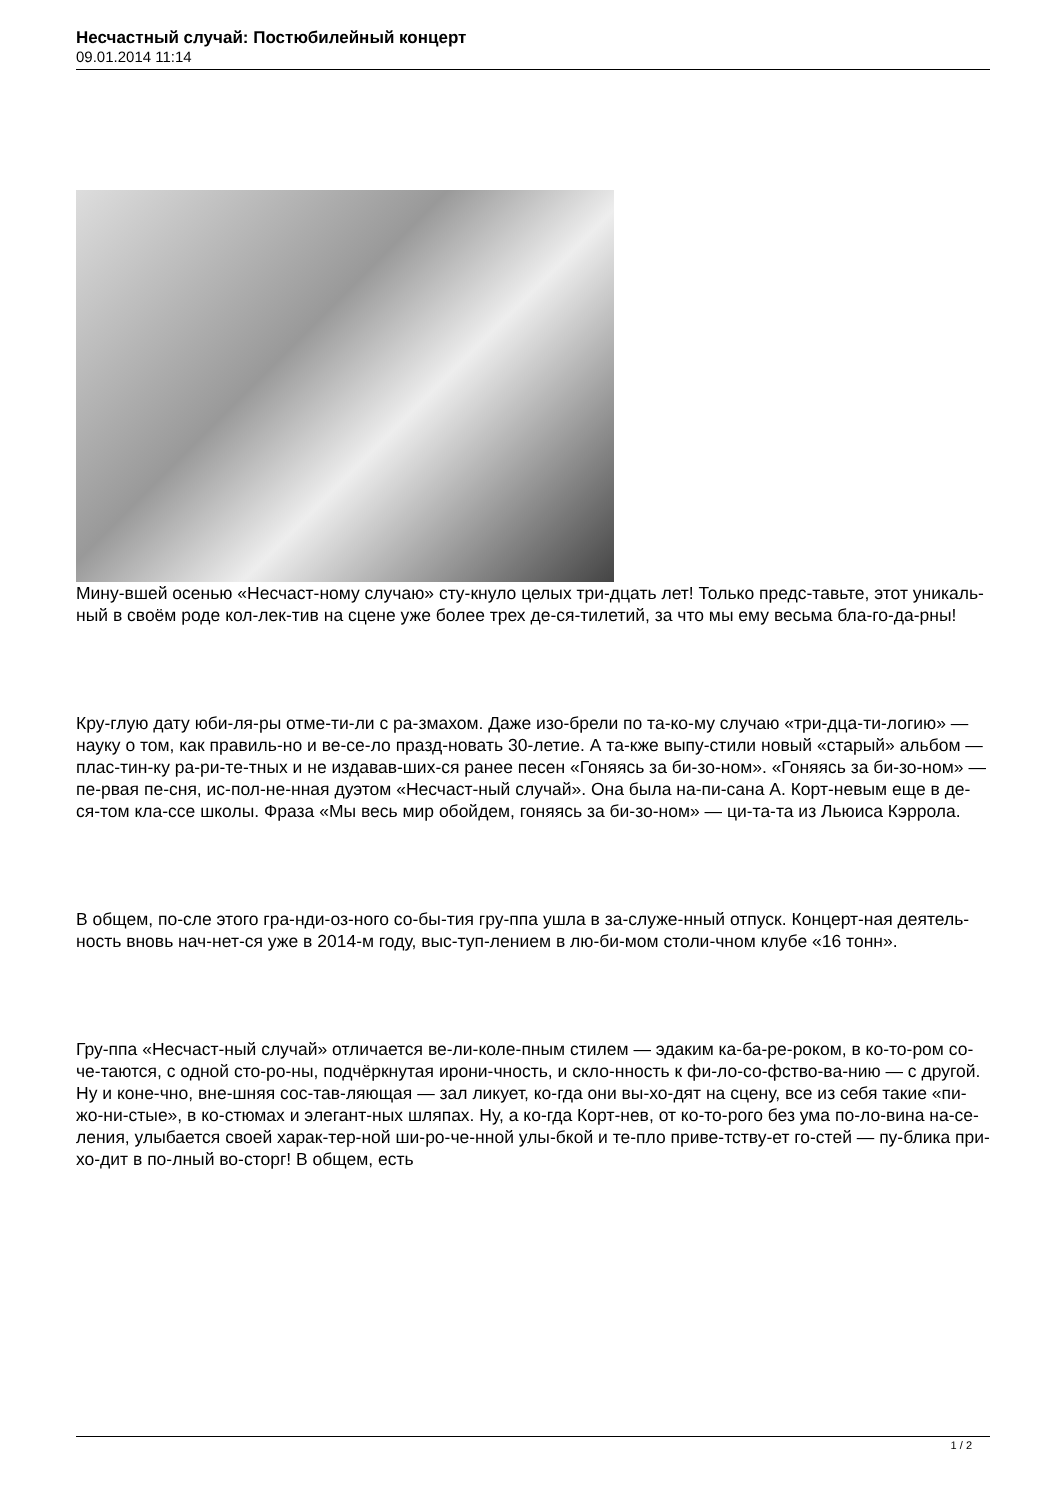Несчастный случай: Постюбилейный концерт
09.01.2014 11:14
Мину-вшей осенью «Несчаст-ному случаю» сту-кнуло целых три-дцать лет! Только предс-тавьте, этот уникаль-ный в своём роде кол-лек-тив на сцене уже более трех де-ся-тилетий, за что мы ему весьма бла-го-да-рны!
Кру-глую дату юби-ля-ры отме-ти-ли с ра-змахом. Даже изо-брели по та-ко-му случаю «три-дца-ти-логию» — науку о том, как правиль-но и ве-се-ло празд-новать 30-летие. А та-кже выпу-стили новый «старый» альбом — плас-тин-ку ра-ри-те-тных и не издавав-ших-ся ранее песен «Гоняясь за би-зо-ном». «Гоняясь за би-зо-ном» — пе-рвая пе-сня, ис-пол-не-нная дуэтом «Несчаст-ный случай». Она была на-пи-сана А. Корт-невым еще в де-ся-том кла-ссе школы. Фраза «Мы весь мир обойдем, гоняясь за би-зо-ном» — ци-та-та из Льюиса Кэррола.
В общем, по-сле этого гра-нди-оз-ного со-бы-тия гру-ппа ушла в за-служе-нный отпуск. Концерт-ная деятель-ность вновь нач-нет-ся уже в 2014-м году, выс-туп-лением в лю-би-мом столи-чном клубе «16 тонн».
Гру-ппа «Несчаст-ный случай» отличается ве-ли-коле-пным стилем — эдаким ка-ба-ре-роком, в ко-то-ром со-че-таются, с одной сто-ро-ны, подчёркнутая ирони-чность, и скло-нность к фи-ло-со-фство-ва-нию — с другой. Ну и коне-чно, вне-шняя сос-тав-ляющая — зал ликует, ко-гда они вы-хо-дят на сцену, все из себя такие «пи-жо-ни-стые», в ко-стюмах и элегант-ных шляпах. Ну, а ко-гда Корт-нев, от ко-то-рого без ума по-ло-вина на-се-ления, улыбается своей харак-тер-ной ши-ро-че-нной улы-бкой и те-пло приве-тству-ет го-стей — пу-блика при-хо-дит в по-лный во-сторг! В общем, есть
1 / 2